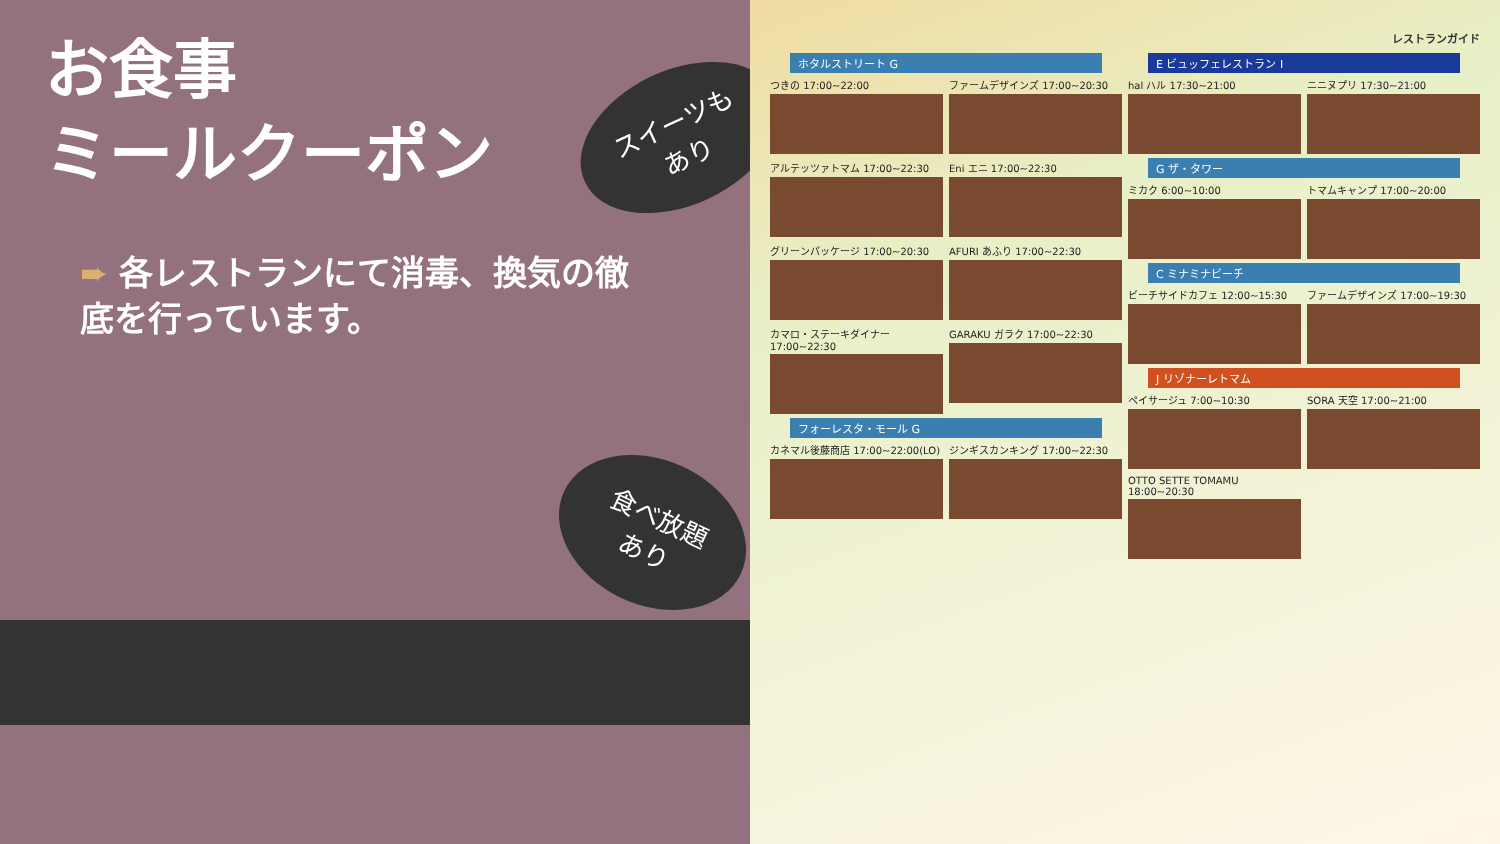お食事
ミールクーポン
➨ 各レストランにて消毒、換気の徹底を行っています。
スイーツも
あり
食べ放題
あり
レストランガイド
ホタルストリート G
つきの 17:00~22:00
ファームデザインズ 17:00~20:30
アルテッツァトマム 17:00~22:30
Eni エニ 17:00~22:30
グリーンパッケージ 17:00~20:30
AFURI あふり 17:00~22:30
カマロ・ステーキダイナー 17:00~22:30
GARAKU ガラク 17:00~22:30
フォーレスタ・モール G
カネマル後藤商店 17:00~22:00(LO)
ジンギスカンキング 17:00~22:30
E ビュッフェレストラン I
hal ハル 17:30~21:00
ニニヌプリ 17:30~21:00
G ザ・タワー
ミカク 6:00~10:00
トマムキャンプ 17:00~20:00
C ミナミナビーチ
ビーチサイドカフェ 12:00~15:30
ファームデザインズ 17:00~19:30
J リゾナーレトマム
ペイサージュ 7:00~10:30
SORA 天空 17:00~21:00
OTTO SETTE TOMAMU 18:00~20:30